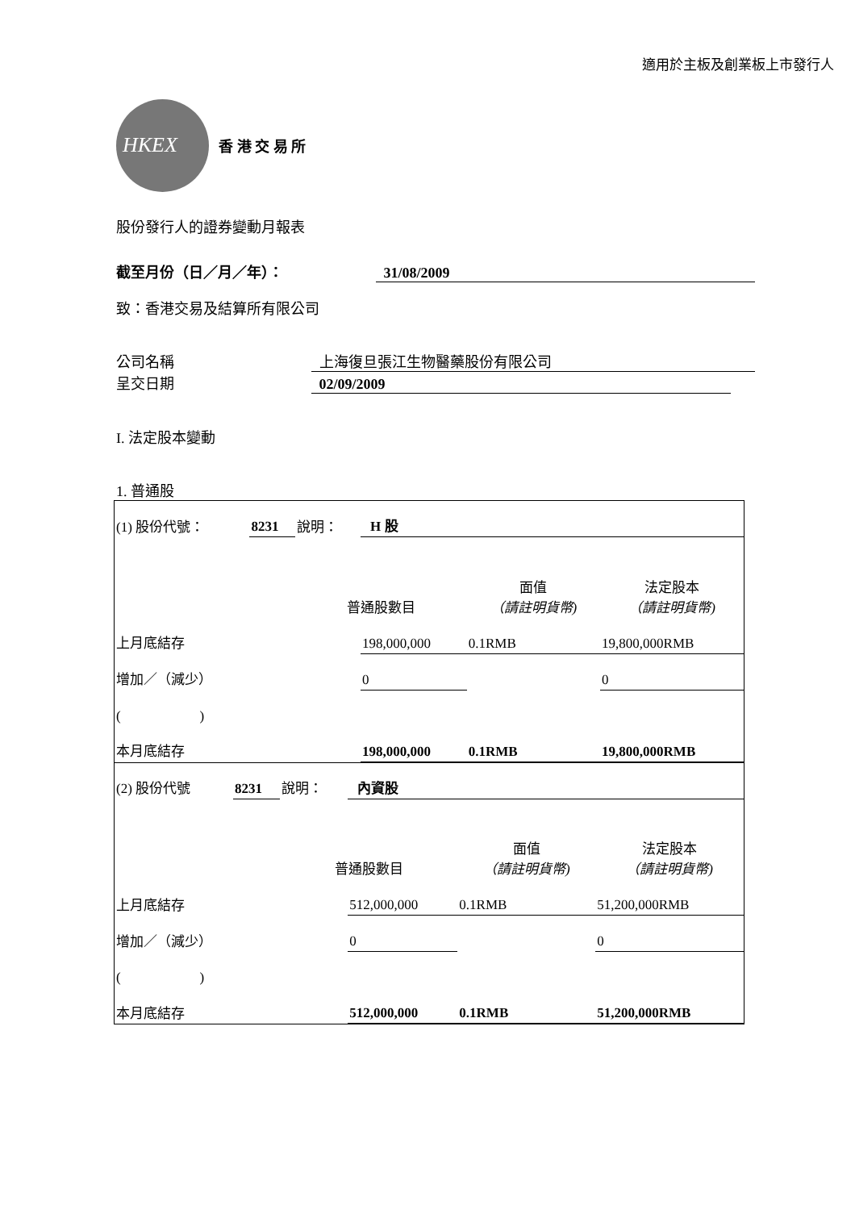適用於主板及創業板上市發行人
HKEX
香 港 交 易 所
股份發行人的證券變動月報表
截至月份（日／月／年）： 31/08/2009
致：香港交易及結算所有限公司
公司名稱 上海復旦張江生物醫藥股份有限公司
呈交日期 02/09/2009
I. 法定股本變動
1. 普通股
| (1) 股份代號： | 8231 | 說明： | H 股 | | |
| | | 普通股數目 | | 面值 （請註明貨幣) | 法定股本 （請註明貨幣) |
| 上月底結存 | | | 198,000,000 | 0.1RMB | 19,800,000RMB |
| 增加／（減少） | | | 0 | | 0 |
| ( ) | | | | | |
| 本月底結存 | | | 198,000,000 | 0.1RMB | 19,800,000RMB |
| (2) 股份代號 | 8231 | 說明： | 內資股 | | |
| | | 普通股數目 | | 面值 （請註明貨幣) | 法定股本 （請註明貨幣) |
| 上月底結存 | | | 512,000,000 | 0.1RMB | 51,200,000RMB |
| 增加／（減少） | | | 0 | | 0 |
| ( ) | | | | | |
| 本月底結存 | | | 512,000,000 | 0.1RMB | 51,200,000RMB |